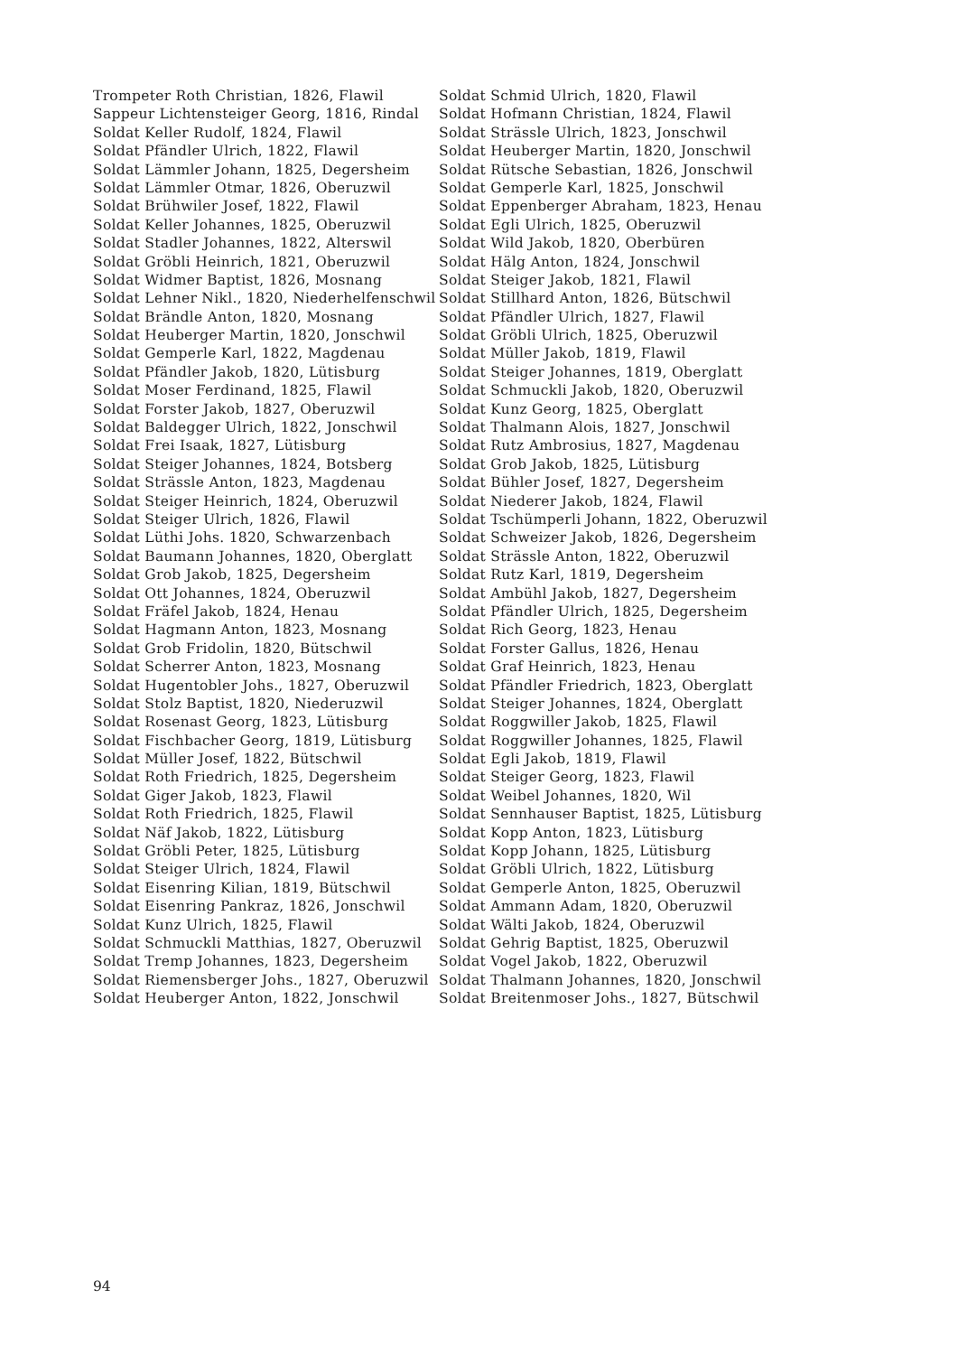Trompeter Roth Christian, 1826, Flawil
Sappeur Lichtensteiger Georg, 1816, Rindal
Soldat Keller Rudolf, 1824, Flawil
Soldat Pfändler Ulrich, 1822, Flawil
Soldat Lämmler Johann, 1825, Degersheim
Soldat Lämmler Otmar, 1826, Oberuzwil
Soldat Brühwiler Josef, 1822, Flawil
Soldat Keller Johannes, 1825, Oberuzwil
Soldat Stadler Johannes, 1822, Alterswil
Soldat Gröbli Heinrich, 1821, Oberuzwil
Soldat Widmer Baptist, 1826, Mosnang
Soldat Lehner Nikl., 1820, Niederhelfenschwil
Soldat Brändle Anton, 1820, Mosnang
Soldat Heuberger Martin, 1820, Jonschwil
Soldat Gemperle Karl, 1822, Magdenau
Soldat Pfändler Jakob, 1820, Lütisburg
Soldat Moser Ferdinand, 1825, Flawil
Soldat Forster Jakob, 1827, Oberuzwil
Soldat Baldegger Ulrich, 1822, Jonschwil
Soldat Frei Isaak, 1827, Lütisburg
Soldat Steiger Johannes, 1824, Botsberg
Soldat Strässle Anton, 1823, Magdenau
Soldat Steiger Heinrich, 1824, Oberuzwil
Soldat Steiger Ulrich, 1826, Flawil
Soldat Lüthi Johs. 1820, Schwarzenbach
Soldat Baumann Johannes, 1820, Oberglatt
Soldat Grob Jakob, 1825, Degersheim
Soldat Ott Johannes, 1824, Oberuzwil
Soldat Fräfel Jakob, 1824, Henau
Soldat Hagmann Anton, 1823, Mosnang
Soldat Grob Fridolin, 1820, Bütschwil
Soldat Scherrer Anton, 1823, Mosnang
Soldat Hugentobler Johs., 1827, Oberuzwil
Soldat Stolz Baptist, 1820, Niederuzwil
Soldat Rosenast Georg, 1823, Lütisburg
Soldat Fischbacher Georg, 1819, Lütisburg
Soldat Müller Josef, 1822, Bütschwil
Soldat Roth Friedrich, 1825, Degersheim
Soldat Giger Jakob, 1823, Flawil
Soldat Roth Friedrich, 1825, Flawil
Soldat Näf Jakob, 1822, Lütisburg
Soldat Gröbli Peter, 1825, Lütisburg
Soldat Steiger Ulrich, 1824, Flawil
Soldat Eisenring Kilian, 1819, Bütschwil
Soldat Eisenring Pankraz, 1826, Jonschwil
Soldat Kunz Ulrich, 1825, Flawil
Soldat Schmuckli Matthias, 1827, Oberuzwil
Soldat Tremp Johannes, 1823, Degersheim
Soldat Riemensberger Johs., 1827, Oberuzwil
Soldat Heuberger Anton, 1822, Jonschwil
Soldat Schmid Ulrich, 1820, Flawil
Soldat Hofmann Christian, 1824, Flawil
Soldat Strässle Ulrich, 1823, Jonschwil
Soldat Heuberger Martin, 1820, Jonschwil
Soldat Rütsche Sebastian, 1826, Jonschwil
Soldat Gemperle Karl, 1825, Jonschwil
Soldat Eppenberger Abraham, 1823, Henau
Soldat Egli Ulrich, 1825, Oberuzwil
Soldat Wild Jakob, 1820, Oberbüren
Soldat Hälg Anton, 1824, Jonschwil
Soldat Steiger Jakob, 1821, Flawil
Soldat Stillhard Anton, 1826, Bütschwil
Soldat Pfändler Ulrich, 1827, Flawil
Soldat Gröbli Ulrich, 1825, Oberuzwil
Soldat Müller Jakob, 1819, Flawil
Soldat Steiger Johannes, 1819, Oberglatt
Soldat Schmuckli Jakob, 1820, Oberuzwil
Soldat Kunz Georg, 1825, Oberglatt
Soldat Thalmann Alois, 1827, Jonschwil
Soldat Rutz Ambrosius, 1827, Magdenau
Soldat Grob Jakob, 1825, Lütisburg
Soldat Bühler Josef, 1827, Degersheim
Soldat Niederer Jakob, 1824, Flawil
Soldat Tschümperli Johann, 1822, Oberuzwil
Soldat Schweizer Jakob, 1826, Degersheim
Soldat Strässle Anton, 1822, Oberuzwil
Soldat Rutz Karl, 1819, Degersheim
Soldat Ambühl Jakob, 1827, Degersheim
Soldat Pfändler Ulrich, 1825, Degersheim
Soldat Rich Georg, 1823, Henau
Soldat Forster Gallus, 1826, Henau
Soldat Graf Heinrich, 1823, Henau
Soldat Pfändler Friedrich, 1823, Oberglatt
Soldat Steiger Johannes, 1824, Oberglatt
Soldat Roggwiller Jakob, 1825, Flawil
Soldat Roggwiller Johannes, 1825, Flawil
Soldat Egli Jakob, 1819, Flawil
Soldat Steiger Georg, 1823, Flawil
Soldat Weibel Johannes, 1820, Wil
Soldat Sennhauser Baptist, 1825, Lütisburg
Soldat Kopp Anton, 1823, Lütisburg
Soldat Kopp Johann, 1825, Lütisburg
Soldat Gröbli Ulrich, 1822, Lütisburg
Soldat Gemperle Anton, 1825, Oberuzwil
Soldat Ammann Adam, 1820, Oberuzwil
Soldat Wälti Jakob, 1824, Oberuzwil
Soldat Gehrig Baptist, 1825, Oberuzwil
Soldat Vogel Jakob, 1822, Oberuzwil
Soldat Thalmann Johannes, 1820, Jonschwil
Soldat Breitenmoser Johs., 1827, Bütschwil
94